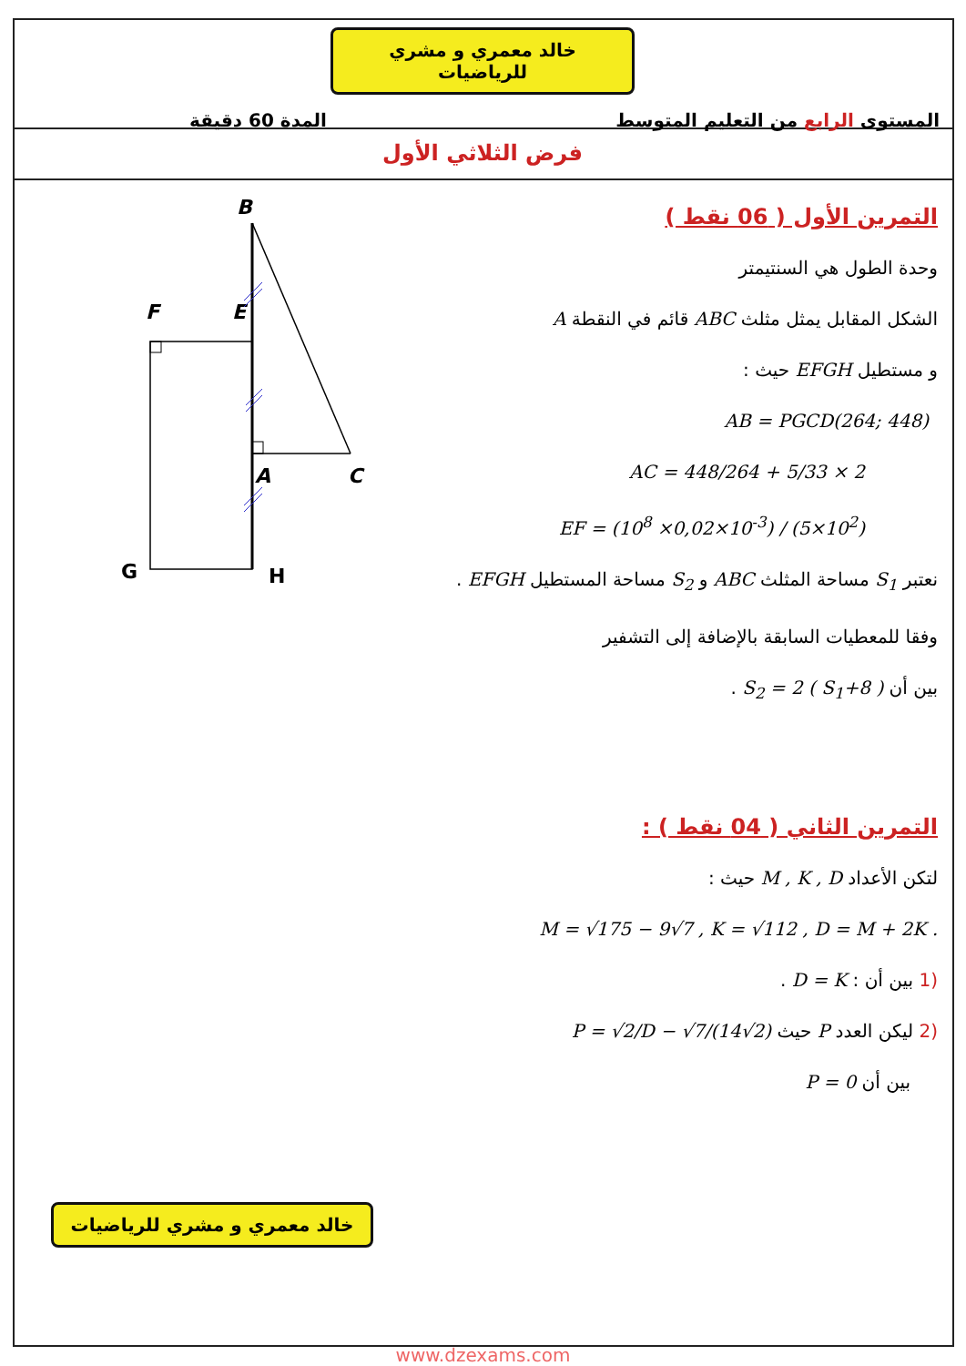خالد معمري و مشري للرياضيات
المستوى الرابع من التعليم المتوسط المدة 60 دقيقة
فرض الثلاثي الأول
B
F
E
A
C
G
H
التمرين الأول ( 06 نقط )
وحدة الطول هي السنتيمتر
الشكل المقابل يمثل مثلث ABC قائم في النقطة A
و مستطيل EFGH حيث :
AB = PGCD(264; 448)
AC = 448/264 + 5/33 × 2
EF = (10<sup>8</sup> ×0,02×10<sup>-3</sup>) / (5×10<sup>2</sup>)
نعتبر S<sub>1</sub> مساحة المثلث ABC و S<sub>2</sub> مساحة المستطيل EFGH .
وفقا للمعطيات السابقة بالإضافة إلى التشفير
بين أن S<sub>2</sub> = 2 ( S<sub>1</sub>+8 ) .
التمرين الثاني ( 04 نقط ) :
لتكن الأعداد M , K , D حيث :
M = √175 − 9√7 , K = √112 , D = M + 2K .
(1 بين أن : D = K .
(2 ليكن العدد P حيث P = √2/D − √7/(14√2)
بين أن P = 0
خالد معمري و مشري للرياضيات
www.dzexams.com